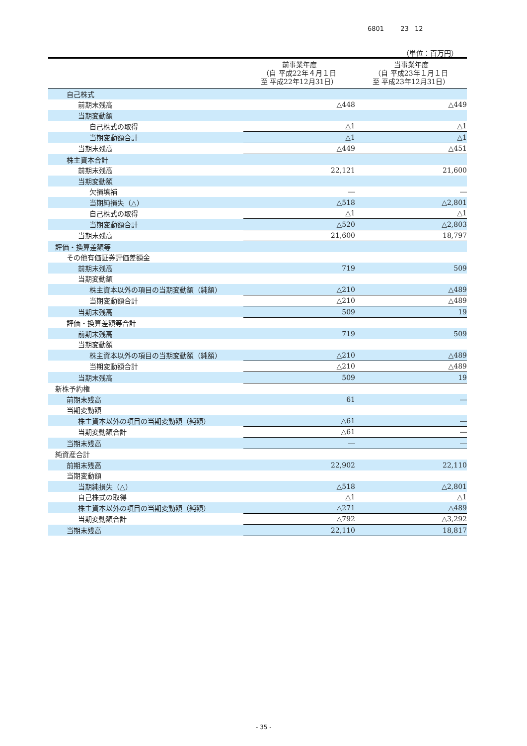6801 23 12
（単位：百万円）
| | 前事業年度 （自 平成22年４月１日 至 平成22年12月31日） | 当事業年度 （自 平成23年１月１日 至 平成23年12月31日） |
| --- | --- | --- |
| 自己株式 | | |
| 前期末残高 | △448 | △449 |
| 当期変動額 | | |
| 自己株式の取得 | △1 | △1 |
| 当期変動額合計 | △1 | △1 |
| 当期末残高 | △449 | △451 |
| 株主資本合計 | | |
| 前期末残高 | 22,121 | 21,600 |
| 当期変動額 | | |
| 欠損填補 | ― | ― |
| 当期純損失（△） | △518 | △2,801 |
| 自己株式の取得 | △1 | △1 |
| 当期変動額合計 | △520 | △2,803 |
| 当期末残高 | 21,600 | 18,797 |
| 評価・換算差額等 | | |
| その他有価証券評価差額金 | | |
| 前期末残高 | 719 | 509 |
| 当期変動額 | | |
| 株主資本以外の項目の当期変動額（純額） | △210 | △489 |
| 当期変動額合計 | △210 | △489 |
| 当期末残高 | 509 | 19 |
| 評価・換算差額等合計 | | |
| 前期末残高 | 719 | 509 |
| 当期変動額 | | |
| 株主資本以外の項目の当期変動額（純額） | △210 | △489 |
| 当期変動額合計 | △210 | △489 |
| 当期末残高 | 509 | 19 |
| 新株予約権 | | |
| 前期末残高 | 61 | ― |
| 当期変動額 | | |
| 株主資本以外の項目の当期変動額（純額） | △61 | ― |
| 当期変動額合計 | △61 | ― |
| 当期末残高 | ― | ― |
| 純資産合計 | | |
| 前期末残高 | 22,902 | 22,110 |
| 当期変動額 | | |
| 当期純損失（△） | △518 | △2,801 |
| 自己株式の取得 | △1 | △1 |
| 株主資本以外の項目の当期変動額（純額） | △271 | △489 |
| 当期変動額合計 | △792 | △3,292 |
| 当期末残高 | 22,110 | 18,817 |
- 35 -